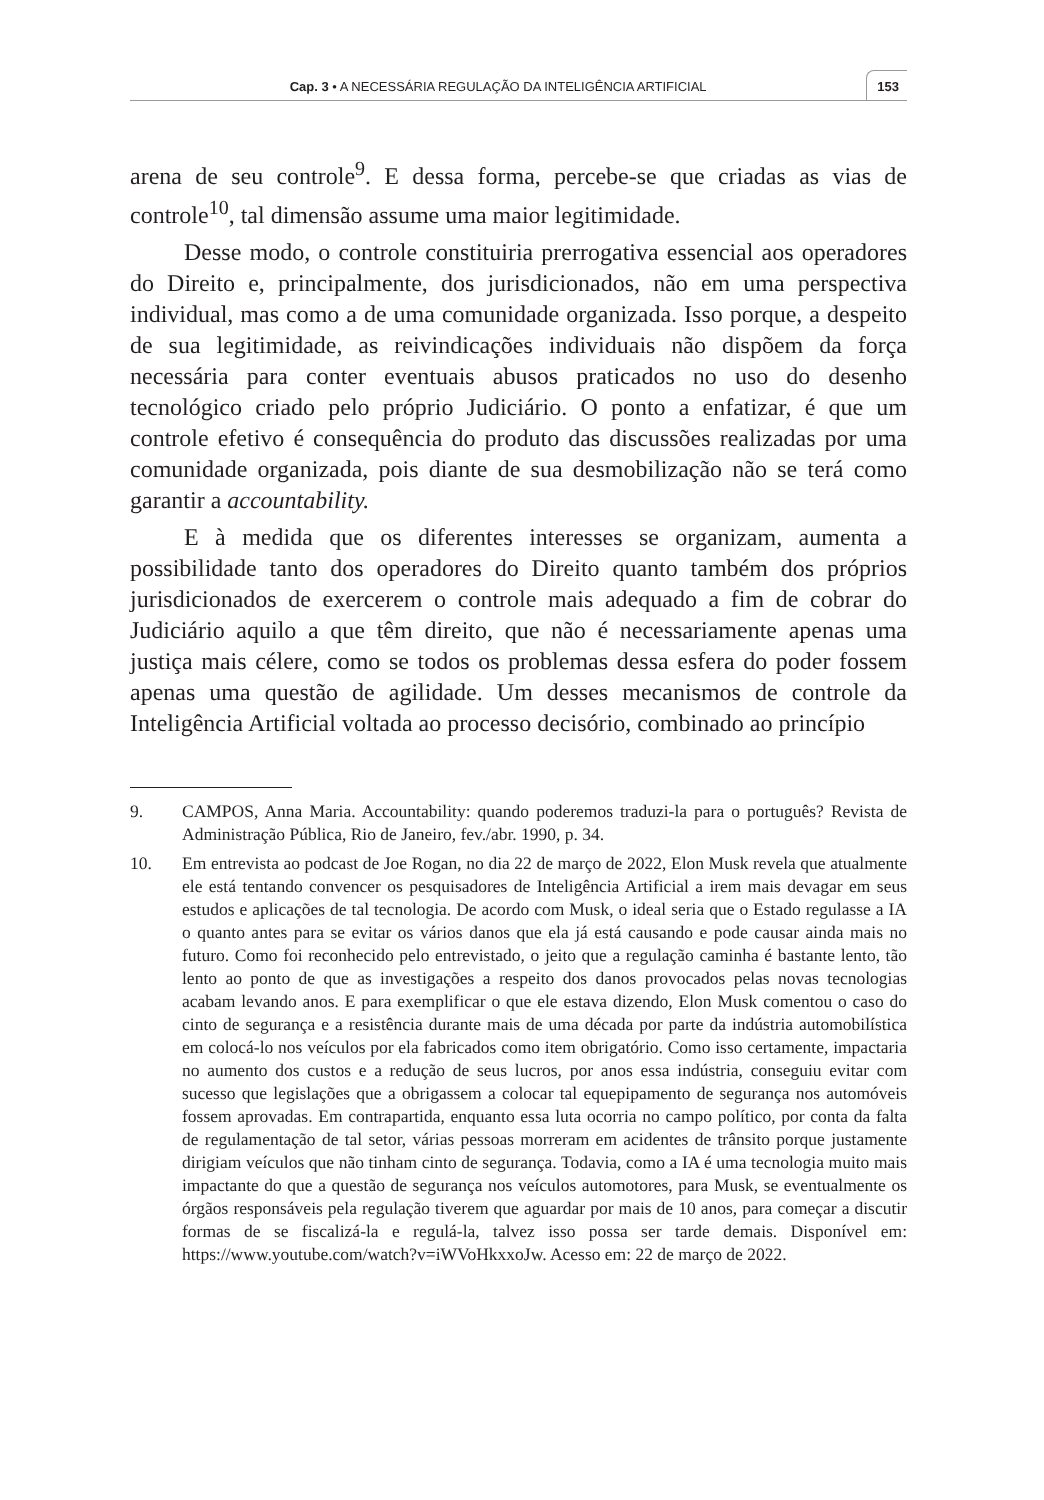Cap. 3 • A NECESSÁRIA REGULAÇÃO DA INTELIGÊNCIA ARTIFICIAL
153
arena de seu controle<sup>9</sup>. E dessa forma, percebe-se que criadas as vias de controle<sup>10</sup>, tal dimensão assume uma maior legitimidade.
Desse modo, o controle constituiria prerrogativa essencial aos operadores do Direito e, principalmente, dos jurisdicionados, não em uma perspectiva individual, mas como a de uma comunidade organizada. Isso porque, a despeito de sua legitimidade, as reivindicações individuais não dispõem da força necessária para conter eventuais abusos praticados no uso do desenho tecnológico criado pelo próprio Judiciário. O ponto a enfatizar, é que um controle efetivo é consequência do produto das discussões realizadas por uma comunidade organizada, pois diante de sua desmobilização não se terá como garantir a accountability.
E à medida que os diferentes interesses se organizam, aumenta a possibilidade tanto dos operadores do Direito quanto também dos próprios jurisdicionados de exercerem o controle mais adequado a fim de cobrar do Judiciário aquilo a que têm direito, que não é necessariamente apenas uma justiça mais célere, como se todos os problemas dessa esfera do poder fossem apenas uma questão de agilidade. Um desses mecanismos de controle da Inteligência Artificial voltada ao processo decisório, combinado ao princípio
9. CAMPOS, Anna Maria. Accountability: quando poderemos traduzi-la para o português? Revista de Administração Pública, Rio de Janeiro, fev./abr. 1990, p. 34.
10. Em entrevista ao podcast de Joe Rogan, no dia 22 de março de 2022, Elon Musk revela que atualmente ele está tentando convencer os pesquisadores de Inteligência Artificial a irem mais devagar em seus estudos e aplicações de tal tecnologia. De acordo com Musk, o ideal seria que o Estado regulasse a IA o quanto antes para se evitar os vários danos que ela já está causando e pode causar ainda mais no futuro. Como foi reconhecido pelo entrevistado, o jeito que a regulação caminha é bastante lento, tão lento ao ponto de que as investigações a respeito dos danos provocados pelas novas tecnologias acabam levando anos. E para exemplificar o que ele estava dizendo, Elon Musk comentou o caso do cinto de segurança e a resistência durante mais de uma década por parte da indústria automobilística em colocá-lo nos veículos por ela fabricados como item obrigatório. Como isso certamente, impactaria no aumento dos custos e a redução de seus lucros, por anos essa indústria, conseguiu evitar com sucesso que legislações que a obrigassem a colocar tal equepipamento de segurança nos automóveis fossem aprovadas. Em contrapartida, enquanto essa luta ocorria no campo político, por conta da falta de regulamentação de tal setor, várias pessoas morreram em acidentes de trânsito porque justamente dirigiam veículos que não tinham cinto de segurança. Todavia, como a IA é uma tecnologia muito mais impactante do que a questão de segurança nos veículos automotores, para Musk, se eventualmente os órgãos responsáveis pela regulação tiverem que aguardar por mais de 10 anos, para começar a discutir formas de se fiscalizá-la e regulá-la, talvez isso possa ser tarde demais. Disponível em: https://www.youtube.com/watch?v=iWVoHkxxoJw. Acesso em: 22 de março de 2022.